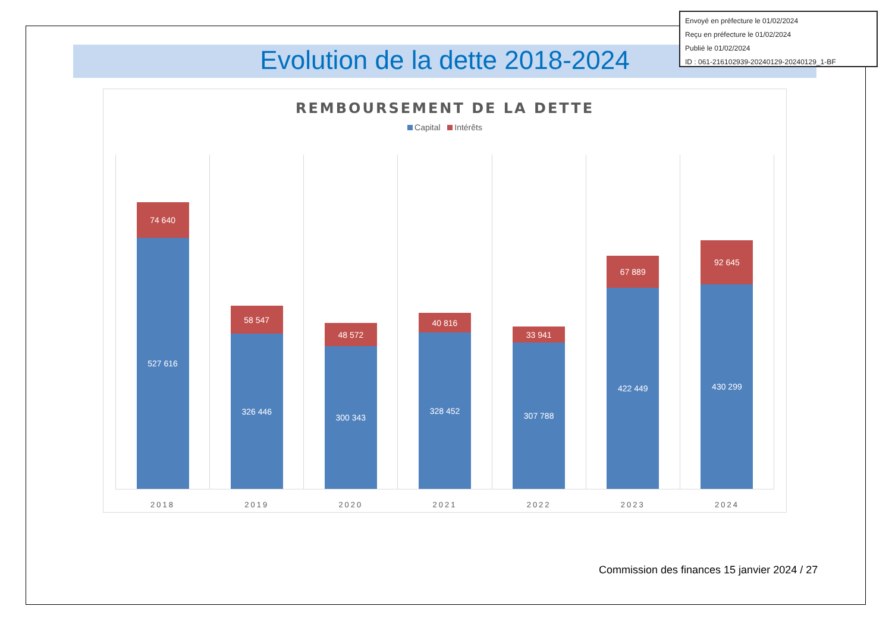Evolution de la dette 2018-2024
Envoyé en préfecture le 01/02/2024
Reçu en préfecture le 01/02/2024
Publié le 01/02/2024
ID : 061-216102939-20240129-20240129_1-BF
REMBOURSEMENT DE LA DETTE
Capital Intérêts
74 640
527 616
2018
58 547
326 446
2019
48 572
300 343
2020
40 816
328 452
2021
33 941
307 788
2022
67 889
422 449
2023
92 645
430 299
2024
Commission des finances 15 janvier 2024 / 27